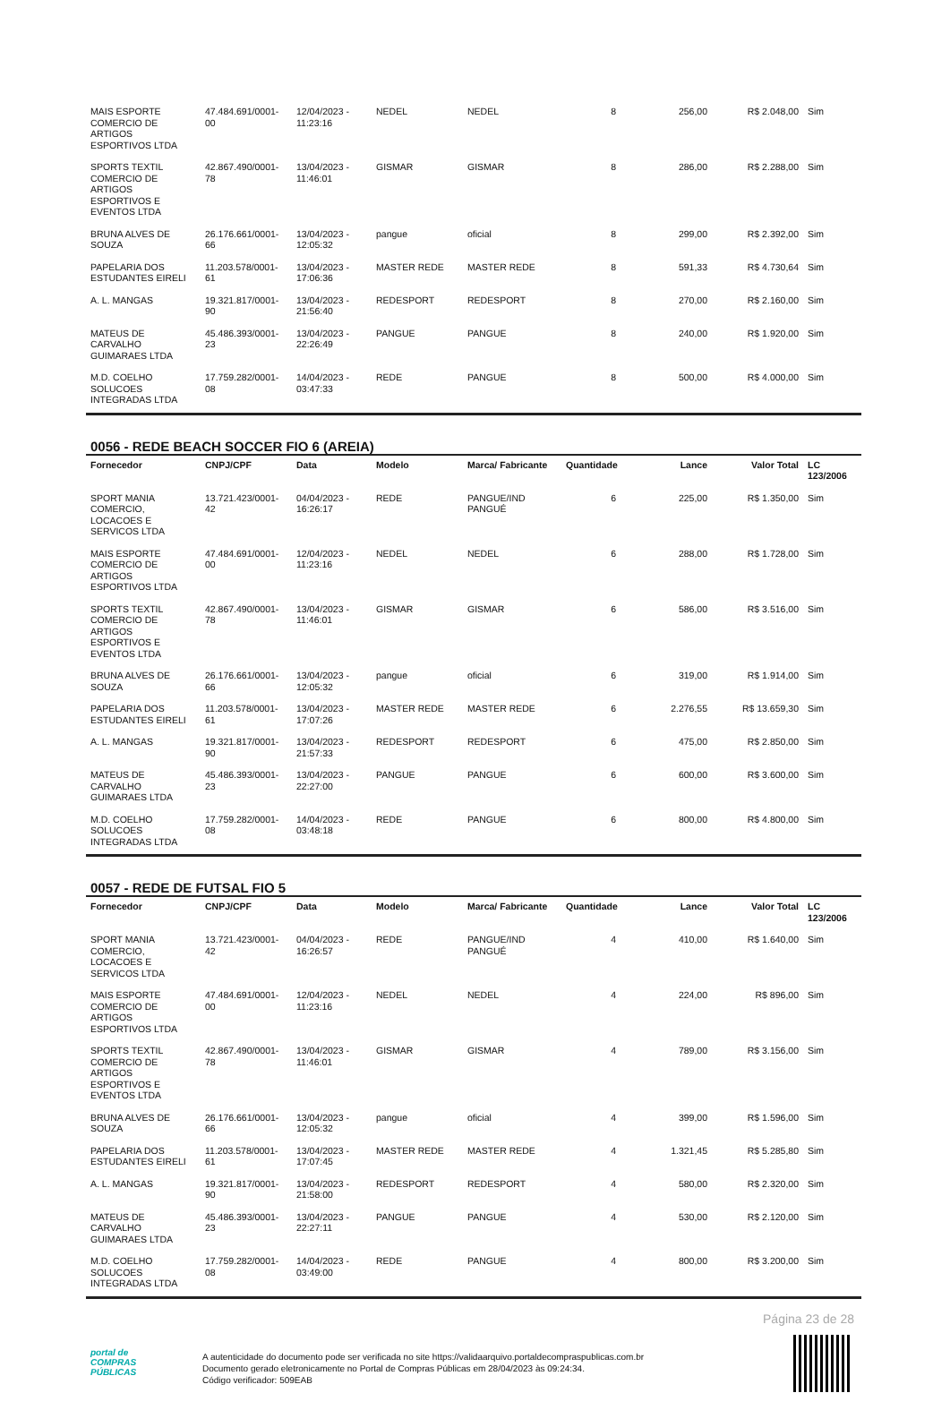| MAIS ESPORTE COMERCIO DE ARTIGOS ESPORTIVOS LTDA | 47.484.691/0001-00 | 12/04/2023 - 11:23:16 | NEDEL | NEDEL | 8 | 256,00 | R$ 2.048,00 | Sim |
| SPORTS TEXTIL COMERCIO DE ARTIGOS ESPORTIVOS E EVENTOS LTDA | 42.867.490/0001-78 | 13/04/2023 - 11:46:01 | GISMAR | GISMAR | 8 | 286,00 | R$ 2.288,00 | Sim |
| BRUNA ALVES DE SOUZA | 26.176.661/0001-66 | 13/04/2023 - 12:05:32 | pangue | oficial | 8 | 299,00 | R$ 2.392,00 | Sim |
| PAPELARIA DOS ESTUDANTES EIRELI | 11.203.578/0001-61 | 13/04/2023 - 17:06:36 | MASTER REDE | MASTER REDE | 8 | 591,33 | R$ 4.730,64 | Sim |
| A. L. MANGAS | 19.321.817/0001-90 | 13/04/2023 - 21:56:40 | REDESPORT | REDESPORT | 8 | 270,00 | R$ 2.160,00 | Sim |
| MATEUS DE CARVALHO GUIMARAES LTDA | 45.486.393/0001-23 | 13/04/2023 - 22:26:49 | PANGUE | PANGUE | 8 | 240,00 | R$ 1.920,00 | Sim |
| M.D. COELHO SOLUCOES INTEGRADAS LTDA | 17.759.282/0001-08 | 14/04/2023 - 03:47:33 | REDE | PANGUE | 8 | 500,00 | R$ 4.000,00 | Sim |
0056 - REDE BEACH SOCCER FIO 6 (AREIA)
| Fornecedor | CNPJ/CPF | Data | Modelo | Marca/ Fabricante | Quantidade | Lance | Valor Total | LC 123/2006 |
| --- | --- | --- | --- | --- | --- | --- | --- | --- |
| SPORT MANIA COMERCIO, LOCACOES E SERVICOS LTDA | 13.721.423/0001-42 | 04/04/2023 - 16:26:17 | REDE | PANGUE/IND PANGUÉ | 6 | 225,00 | R$ 1.350,00 | Sim |
| MAIS ESPORTE COMERCIO DE ARTIGOS ESPORTIVOS LTDA | 47.484.691/0001-00 | 12/04/2023 - 11:23:16 | NEDEL | NEDEL | 6 | 288,00 | R$ 1.728,00 | Sim |
| SPORTS TEXTIL COMERCIO DE ARTIGOS ESPORTIVOS E EVENTOS LTDA | 42.867.490/0001-78 | 13/04/2023 - 11:46:01 | GISMAR | GISMAR | 6 | 586,00 | R$ 3.516,00 | Sim |
| BRUNA ALVES DE SOUZA | 26.176.661/0001-66 | 13/04/2023 - 12:05:32 | pangue | oficial | 6 | 319,00 | R$ 1.914,00 | Sim |
| PAPELARIA DOS ESTUDANTES EIRELI | 11.203.578/0001-61 | 13/04/2023 - 17:07:26 | MASTER REDE | MASTER REDE | 6 | 2.276,55 | R$ 13.659,30 | Sim |
| A. L. MANGAS | 19.321.817/0001-90 | 13/04/2023 - 21:57:33 | REDESPORT | REDESPORT | 6 | 475,00 | R$ 2.850,00 | Sim |
| MATEUS DE CARVALHO GUIMARAES LTDA | 45.486.393/0001-23 | 13/04/2023 - 22:27:00 | PANGUE | PANGUE | 6 | 600,00 | R$ 3.600,00 | Sim |
| M.D. COELHO SOLUCOES INTEGRADAS LTDA | 17.759.282/0001-08 | 14/04/2023 - 03:48:18 | REDE | PANGUE | 6 | 800,00 | R$ 4.800,00 | Sim |
0057 - REDE DE FUTSAL FIO 5
| Fornecedor | CNPJ/CPF | Data | Modelo | Marca/ Fabricante | Quantidade | Lance | Valor Total | LC 123/2006 |
| --- | --- | --- | --- | --- | --- | --- | --- | --- |
| SPORT MANIA COMERCIO, LOCACOES E SERVICOS LTDA | 13.721.423/0001-42 | 04/04/2023 - 16:26:57 | REDE | PANGUE/IND PANGUÉ | 4 | 410,00 | R$ 1.640,00 | Sim |
| MAIS ESPORTE COMERCIO DE ARTIGOS ESPORTIVOS LTDA | 47.484.691/0001-00 | 12/04/2023 - 11:23:16 | NEDEL | NEDEL | 4 | 224,00 | R$ 896,00 | Sim |
| SPORTS TEXTIL COMERCIO DE ARTIGOS ESPORTIVOS E EVENTOS LTDA | 42.867.490/0001-78 | 13/04/2023 - 11:46:01 | GISMAR | GISMAR | 4 | 789,00 | R$ 3.156,00 | Sim |
| BRUNA ALVES DE SOUZA | 26.176.661/0001-66 | 13/04/2023 - 12:05:32 | pangue | oficial | 4 | 399,00 | R$ 1.596,00 | Sim |
| PAPELARIA DOS ESTUDANTES EIRELI | 11.203.578/0001-61 | 13/04/2023 - 17:07:45 | MASTER REDE | MASTER REDE | 4 | 1.321,45 | R$ 5.285,80 | Sim |
| A. L. MANGAS | 19.321.817/0001-90 | 13/04/2023 - 21:58:00 | REDESPORT | REDESPORT | 4 | 580,00 | R$ 2.320,00 | Sim |
| MATEUS DE CARVALHO GUIMARAES LTDA | 45.486.393/0001-23 | 13/04/2023 - 22:27:11 | PANGUE | PANGUE | 4 | 530,00 | R$ 2.120,00 | Sim |
| M.D. COELHO SOLUCOES INTEGRADAS LTDA | 17.759.282/0001-08 | 14/04/2023 - 03:49:00 | REDE | PANGUE | 4 | 800,00 | R$ 3.200,00 | Sim |
Página 23 de 28
portal de
COMPRAS
PÚBLICAS
A autenticidade do documento pode ser verificada no site https://validaarquivo.portaldecompraspublicas.com.br
Documento gerado eletronicamente no Portal de Compras Públicas em 28/04/2023 às 09:24:34.
Código verificador: 509EAB